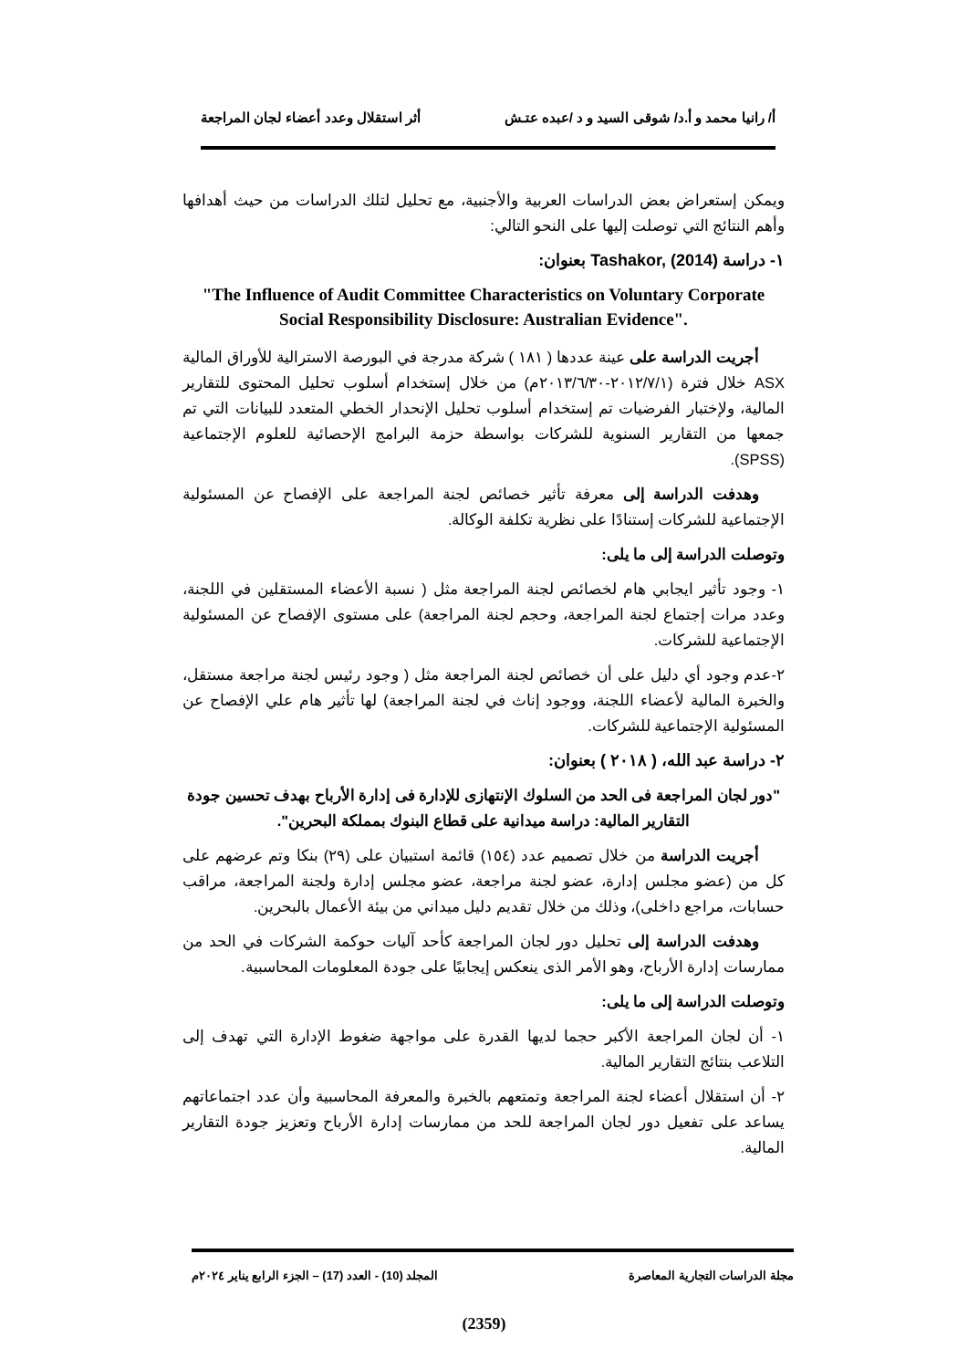أ/ رانيا محمد و أ.د/ شوقى السيد و د /عبده عتـش أثر استقلال وعدد أعضاء لجان المراجعة
ويمكن إستعراض بعض الدراسات العربية والأجنبية، مع تحليل لتلك الدراسات من حيث أهدافها وأهم النتائج التي توصلت إليها على النحو التالي:
١- دراسة Tashakor, (2014) بعنوان:
"The Influence of Audit Committee Characteristics on Voluntary Corporate Social Responsibility Disclosure: Australian Evidence".
أجريت الدراسة على عينة عددها ( ١٨١ ) شركة مدرجة في البورصة الاسترالية للأوراق المالية ASX خلال فترة (٢٠١٢/٧/١-٢٠١٣/٦/٣٠م) من خلال إستخدام أسلوب تحليل المحتوى للتقارير المالية، ولإختبار الفرضيات تم إستخدام أسلوب تحليل الإنحدار الخطي المتعدد للبيانات التي تم جمعها من التقارير السنوية للشركات بواسطة حزمة البرامج الإحصائية للعلوم الإجتماعية (SPSS).
وهدفت الدراسة إلى معرفة تأثير خصائص لجنة المراجعة على الإفصاح عن المسئولية الإجتماعية للشركات إستنادًا على نظرية تكلفة الوكالة.
وتوصلت الدراسة إلى ما يلى:
١- وجود تأثير ايجابي هام لخصائص لجنة المراجعة مثل ( نسبة الأعضاء المستقلين في اللجنة، وعدد مرات إجتماع لجنة المراجعة، وحجم لجنة المراجعة) على مستوى الإفصاح عن المسئولية الإجتماعية للشركات.
٢-عدم وجود أي دليل على أن خصائص لجنة المراجعة مثل ( وجود رئيس لجنة مراجعة مستقل، والخبرة المالية لأعضاء اللجنة، ووجود إناث في لجنة المراجعة) لها تأثير هام علي الإفصاح عن المسئولية الإجتماعية للشركات.
٢- دراسة عبد الله، ( ٢٠١٨ ) بعنوان:
"دور لجان المراجعة فى الحد من السلوك الإنتهازى للإدارة فى إدارة الأرباح بهدف تحسين جودة التقارير المالية: دراسة ميدانية على قطاع البنوك بمملكة البحرين".
أجريت الدراسة من خلال تصميم عدد (١٥٤) قائمة استبيان على (٢٩) بنكا وتم عرضهم على كل من (عضو مجلس إدارة، عضو لجنة مراجعة، عضو مجلس إدارة ولجنة المراجعة، مراقب حسابات، مراجع داخلى)، وذلك من خلال تقديم دليل ميداني من بيئة الأعمال بالبحرين.
وهدفت الدراسة إلى تحليل دور لجان المراجعة كأحد آليات حوكمة الشركات في الحد من ممارسات إدارة الأرباح، وهو الأمر الذى ينعكس إيجابيًا على جودة المعلومات المحاسبية.
وتوصلت الدراسة إلى ما يلى:
١- أن لجان المراجعة الأكبر حجما لديها القدرة على مواجهة ضغوط الإدارة التي تهدف إلى التلاعب بنتائج التقارير المالية.
٢- أن استقلال أعضاء لجنة المراجعة وتمتعهم بالخبرة والمعرفة المحاسبية وأن عدد اجتماعاتهم يساعد على تفعيل دور لجان المراجعة للحد من ممارسات إدارة الأرباح وتعزيز جودة التقارير المالية.
مجلة الدراسات التجارية المعاصرة المجلد (10) - العدد (17) – الجزء الرابع يناير ٢٠٢٤م
(2359)